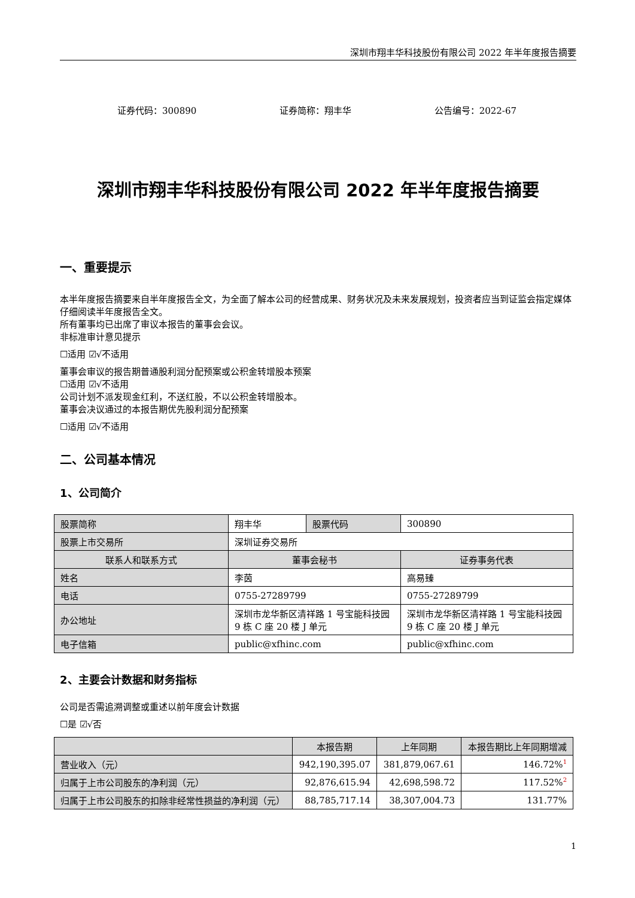深圳市翔丰华科技股份有限公司 2022 年半年度报告摘要
证券代码：300890 证券简称：翔丰华 公告编号：2022-67
深圳市翔丰华科技股份有限公司 2022 年半年度报告摘要
一、重要提示
本半年度报告摘要来自半年度报告全文，为全面了解本公司的经营成果、财务状况及未来发展规划，投资者应当到证监会指定媒体仔细阅读半年度报告全文。
所有董事均已出席了审议本报告的董事会会议。
非标准审计意见提示
☐适用 ☑√不适用
董事会审议的报告期普通股利润分配预案或公积金转增股本预案
☐适用 ☑√不适用
公司计划不派发现金红利，不送红股，不以公积金转增股本。
董事会决议通过的本报告期优先股利润分配预案
☐适用 ☑√不适用
二、公司基本情况
1、公司简介
| 股票简称 | 翔丰华 | 股票代码 | 300890 |
| 股票上市交易所 | 深圳证券交易所 | | |
| 联系人和联系方式 | 董事会秘书 | | 证券事务代表 |
| 姓名 | 李茵 | | 高易臻 |
| 电话 | 0755-27289799 | | 0755-27289799 |
| 办公地址 | 深圳市龙华新区清祥路 1 号宝能科技园 9 栋 C 座 20 楼 J 单元 | | 深圳市龙华新区清祥路 1 号宝能科技园 9 栋 C 座 20 楼 J 单元 |
| 电子信箱 | public@xfhinc.com | | public@xfhinc.com |
2、主要会计数据和财务指标
公司是否需追溯调整或重述以前年度会计数据
☐是 ☑√否
| | 本报告期 | 上年同期 | 本报告期比上年同期增减 |
| --- | --- | --- | --- |
| 营业收入（元） | 942,190,395.07 | 381,879,067.61 | 146.72%<sup>1</sup> |
| 归属于上市公司股东的净利润（元） | 92,876,615.94 | 42,698,598.72 | 117.52%<sup>2</sup> |
| 归属于上市公司股东的扣除非经常性损益的净利润（元） | 88,785,717.14 | 38,307,004.73 | 131.77% |
1